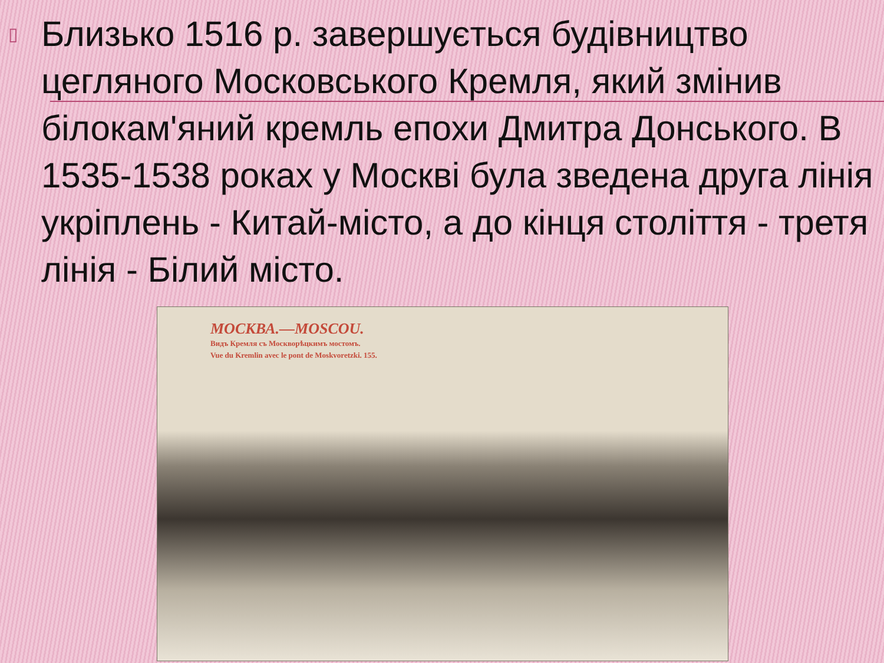▯
Близько 1516 р. завершується будівництво цегляного Московського Кремля, який змінив білокам'яний кремль епохи Дмитра Донського. В 1535-1538 роках у Москві була зведена друга лінія укріплень - Китай-місто, а до кінця століття - третя лінія - Білий місто.
МОСКВА.—MOSCOU.
Видъ Кремля съ Москворѣцкимъ мостомъ.
Vue du Kremlin avec le pont de Moskvoretzki. 155.